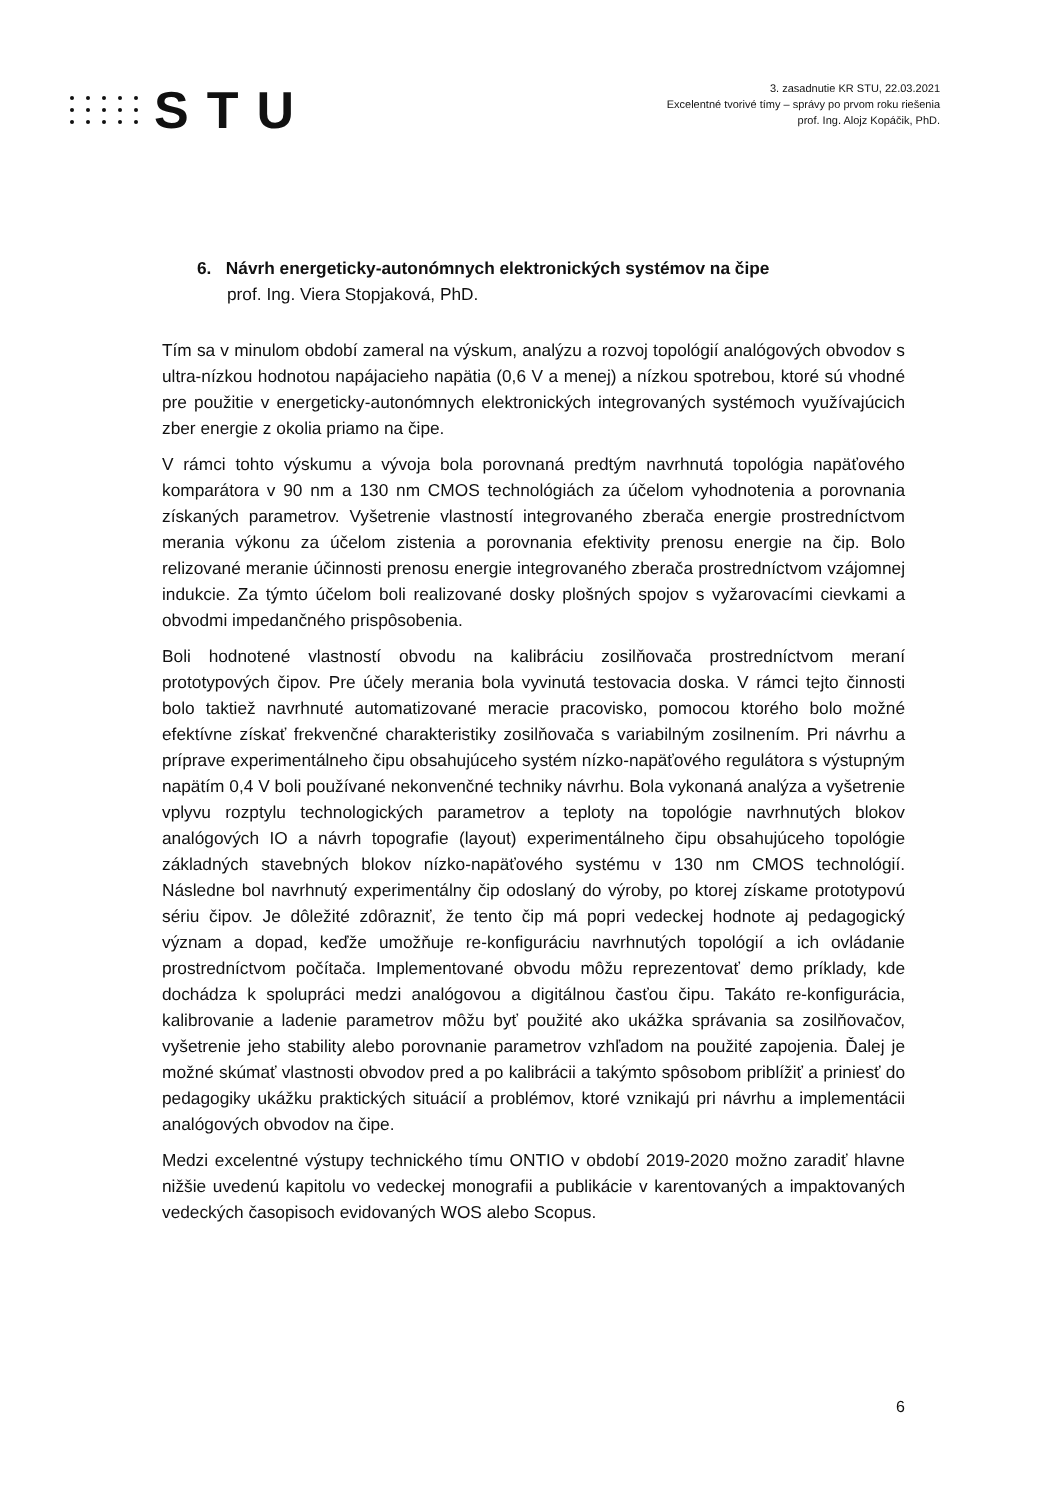STU
3. zasadnutie KR STU, 22.03.2021
Excelentné tvorivé tímy – správy po prvom roku riešenia
prof. Ing. Alojz Kopáčik, PhD.
6. Návrh energeticky-autonómnych elektronických systémov na čipe
prof. Ing. Viera Stopjaková, PhD.
Tím sa v minulom období zameral na výskum, analýzu a rozvoj topológií analógových obvodov s ultra-nízkou hodnotou napájacieho napätia (0,6 V a menej) a nízkou spotrebou, ktoré sú vhodné pre použitie v energeticky-autonómnych elektronických integrovaných systémoch využívajúcich zber energie z okolia priamo na čipe.
V rámci tohto výskumu a vývoja bola porovnaná predtým navrhnutá topológia napäťového komparátora v 90 nm a 130 nm CMOS technológiách za účelom vyhodnotenia a porovnania získaných parametrov. Vyšetrenie vlastností integrovaného zberača energie prostredníctvom merania výkonu za účelom zistenia a porovnania efektivity prenosu energie na čip. Bolo relizované meranie účinnosti prenosu energie integrovaného zberača prostredníctvom vzájomnej indukcie. Za týmto účelom boli realizované dosky plošných spojov s vyžarovacími cievkami a obvodmi impedančného prispôsobenia.
Boli hodnotené vlastností obvodu na kalibráciu zosilňovača prostredníctvom meraní prototypových čipov. Pre účely merania bola vyvinutá testovacia doska. V rámci tejto činnosti bolo taktiež navrhnuté automatizované meracie pracovisko, pomocou ktorého bolo možné efektívne získať frekvenčné charakteristiky zosilňovača s variabilným zosilnením. Pri návrhu a príprave experimentálneho čipu obsahujúceho systém nízko-napäťového regulátora s výstupným napätím 0,4 V boli používané nekonvenčné techniky návrhu. Bola vykonaná analýza a vyšetrenie vplyvu rozptylu technologických parametrov a teploty na topológie navrhnutých blokov analógových IO a návrh topografie (layout) experimentálneho čipu obsahujúceho topológie základných stavebných blokov nízko-napäťového systému v 130 nm CMOS technológií. Následne bol navrhnutý experimentálny čip odoslaný do výroby, po ktorej získame prototypovú sériu čipov. Je dôležité zdôrazniť, že tento čip má popri vedeckej hodnote aj pedagogický význam a dopad, keďže umožňuje re-konfiguráciu navrhnutých topológií a ich ovládanie prostredníctvom počítača. Implementované obvodu môžu reprezentovať demo príklady, kde dochádza k spolupráci medzi analógovou a digitálnou časťou čipu. Takáto re-konfigurácia, kalibrovanie a ladenie parametrov môžu byť použité ako ukážka správania sa zosilňovačov, vyšetrenie jeho stability alebo porovnanie parametrov vzhľadom na použité zapojenia. Ďalej je možné skúmať vlastnosti obvodov pred a po kalibrácii a takýmto spôsobom priblížiť a priniesť do pedagogiky ukážku praktických situácií a problémov, ktoré vznikajú pri návrhu a implementácii analógových obvodov na čipe.
Medzi excelentné výstupy technického tímu ONTIO v období 2019-2020 možno zaradiť hlavne nižšie uvedenú kapitolu vo vedeckej monografii a publikácie v karentovaných a impaktovaných vedeckých časopisoch evidovaných WOS alebo Scopus.
6